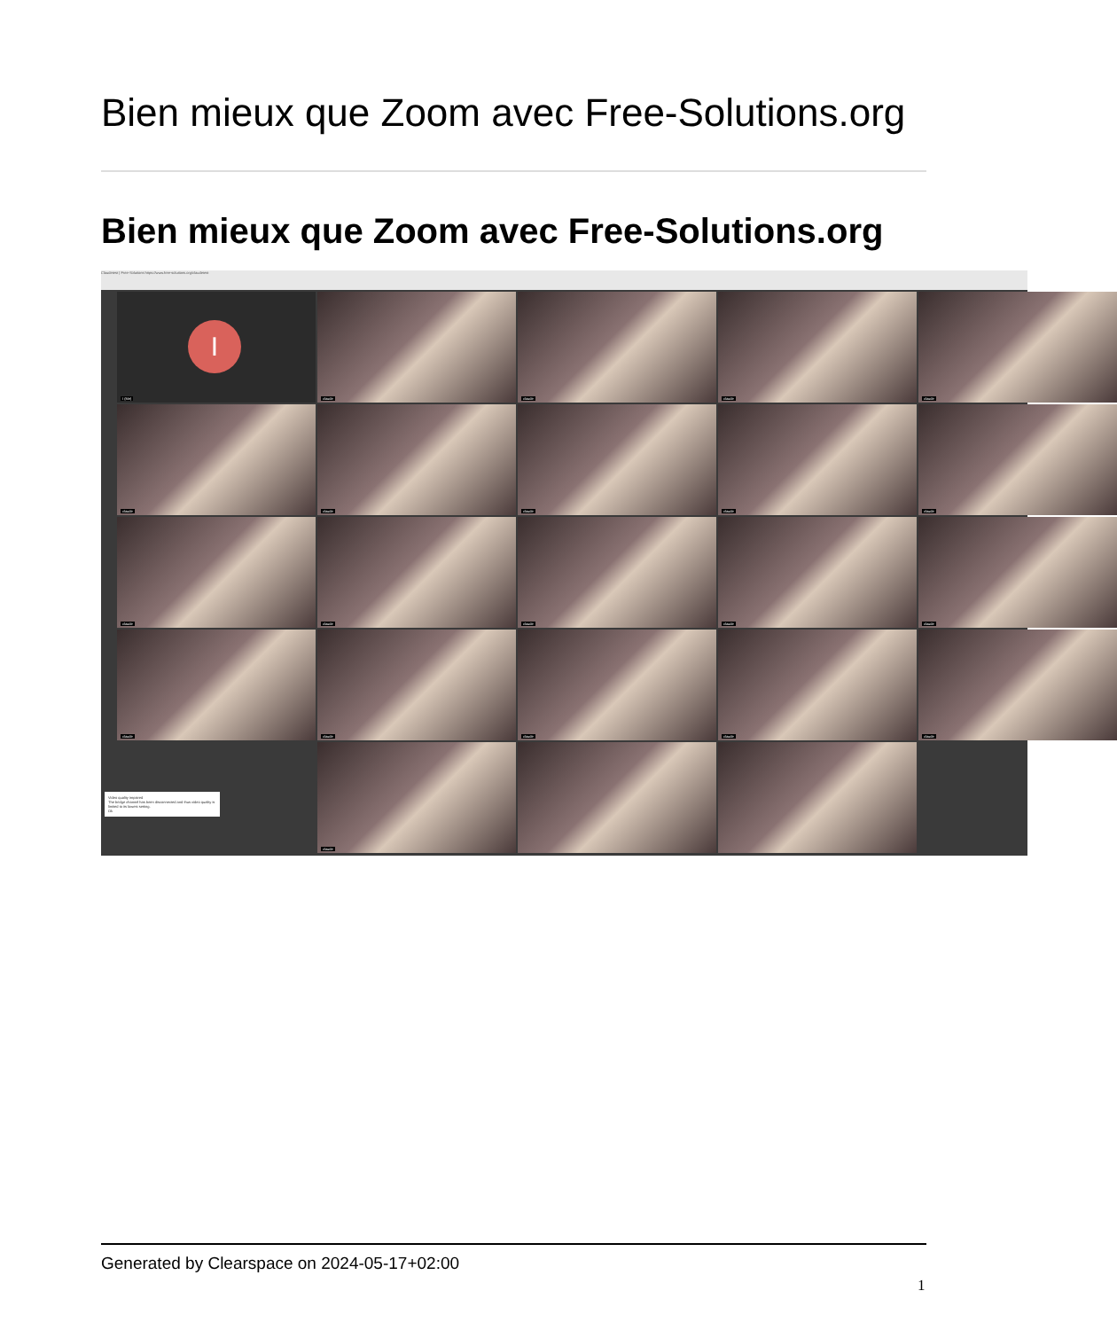Bien mieux que Zoom avec Free-Solutions.org
Bien mieux que Zoom avec Free-Solutions.org
Claudetest | Free-Solutions https://www.free-solutions.org/claudetest
I
I (Me)
claude
claude
claude
claude
claude
claude
claude
claude
claude
claude
claude
claude
claude
claude
claude
claude
claude
claude
claude
Video quality impaired
The bridge channel has been disconnected and thus video quality is limited to its lowest setting.
Ok
claude
Generated by Clearspace on 2024-05-17+02:00
1